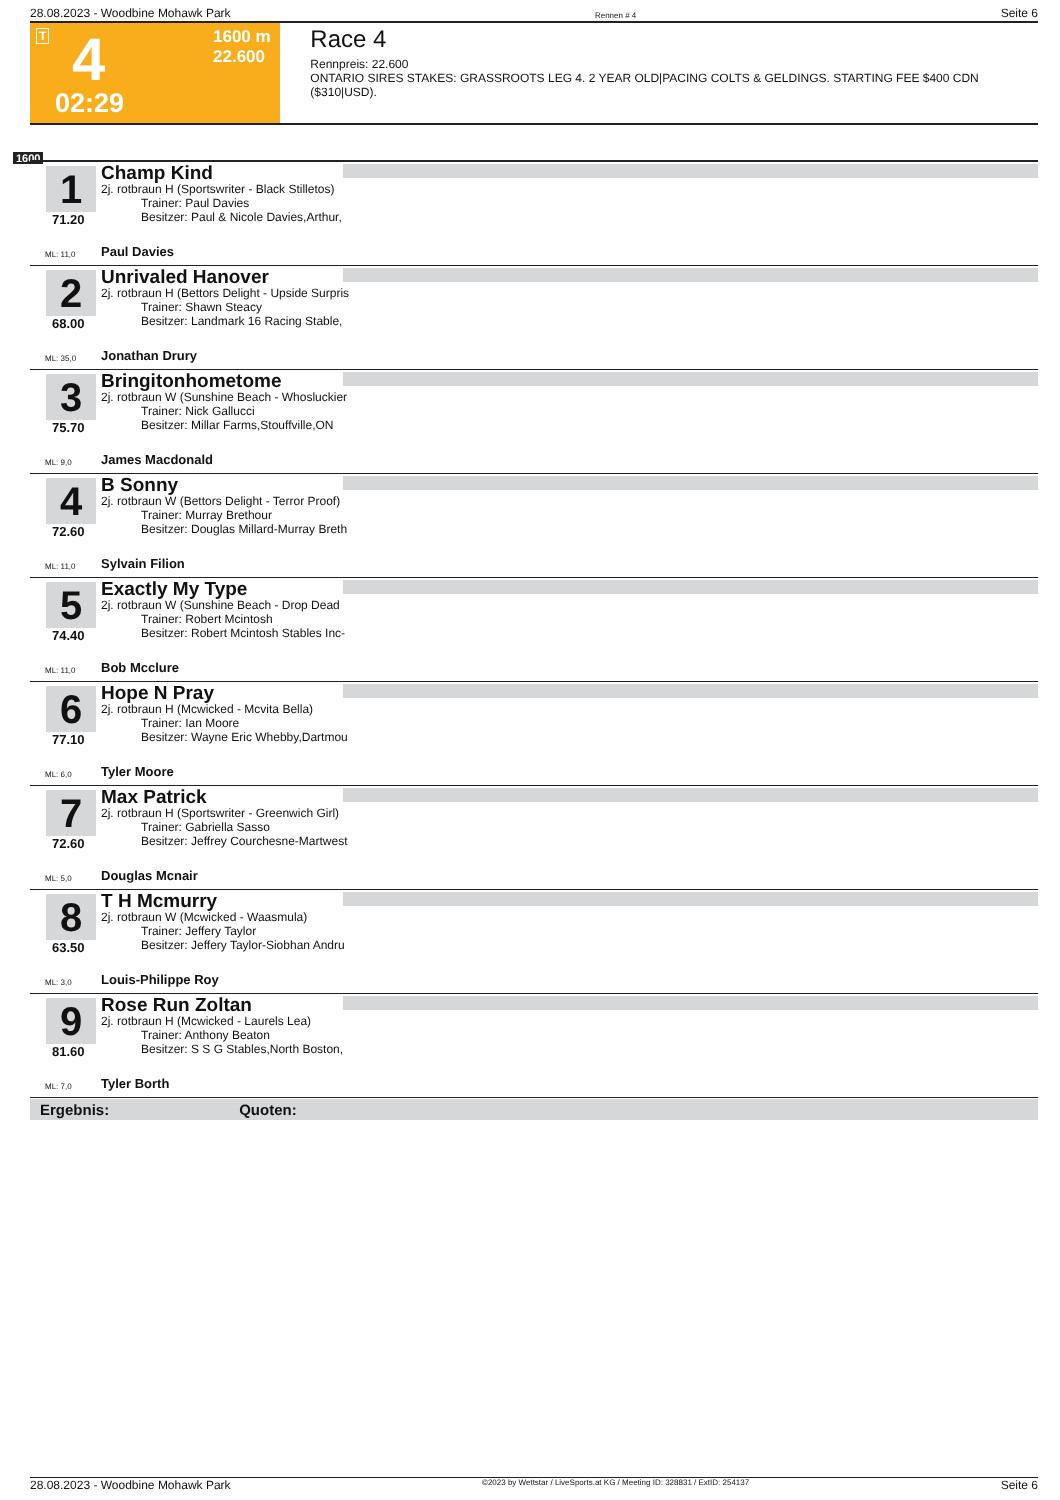28.08.2023 - Woodbine Mohawk Park Rennen # 4 Seite 6
T 4 1600 m
22.600
02:29
Race 4
Rennpreis: 22.600
ONTARIO SIRES STAKES: GRASSROOTS LEG 4. 2 YEAR OLD|PACING COLTS & GELDINGS. STARTING FEE $400 CDN ($310|USD).
1600
1
71.20
Champ Kind
2j. rotbraun H (Sportswriter - Black Stilletos)
Trainer: Paul Davies
Besitzer: Paul & Nicole Davies,Arthur,
ML: 11,0 Paul Davies
2
68.00
Unrivaled Hanover
2j. rotbraun H (Bettors Delight - Upside Surpris
Trainer: Shawn Steacy
Besitzer: Landmark 16 Racing Stable,
ML: 35,0 Jonathan Drury
3
75.70
Bringitonhometome
2j. rotbraun W (Sunshine Beach - Whosluckier
Trainer: Nick Gallucci
Besitzer: Millar Farms,Stouffville,ON
ML: 9,0 James Macdonald
4
72.60
B Sonny
2j. rotbraun W (Bettors Delight - Terror Proof)
Trainer: Murray Brethour
Besitzer: Douglas Millard-Murray Breth
ML: 11,0 Sylvain Filion
5
74.40
Exactly My Type
2j. rotbraun W (Sunshine Beach - Drop Dead
Trainer: Robert Mcintosh
Besitzer: Robert Mcintosh Stables Inc-
ML: 11,0 Bob Mcclure
6
77.10
Hope N Pray
2j. rotbraun H (Mcwicked - Mcvita Bella)
Trainer: Ian Moore
Besitzer: Wayne Eric Whebby,Dartmou
ML: 6,0 Tyler Moore
7
72.60
Max Patrick
2j. rotbraun H (Sportswriter - Greenwich Girl)
Trainer: Gabriella Sasso
Besitzer: Jeffrey Courchesne-Martwest
ML: 5,0 Douglas Mcnair
8
63.50
T H Mcmurry
2j. rotbraun W (Mcwicked - Waasmula)
Trainer: Jeffery Taylor
Besitzer: Jeffery Taylor-Siobhan Andru
ML: 3,0 Louis-Philippe Roy
9
81.60
Rose Run Zoltan
2j. rotbraun H (Mcwicked - Laurels Lea)
Trainer: Anthony Beaton
Besitzer: S S G Stables,North Boston,
ML: 7,0 Tyler Borth
Ergebnis: Quoten:
28.08.2023 - Woodbine Mohawk Park ©2023 by Wettstar / LiveSports.at KG / Meeting ID: 328831 / ExtID: 254137 Seite 6